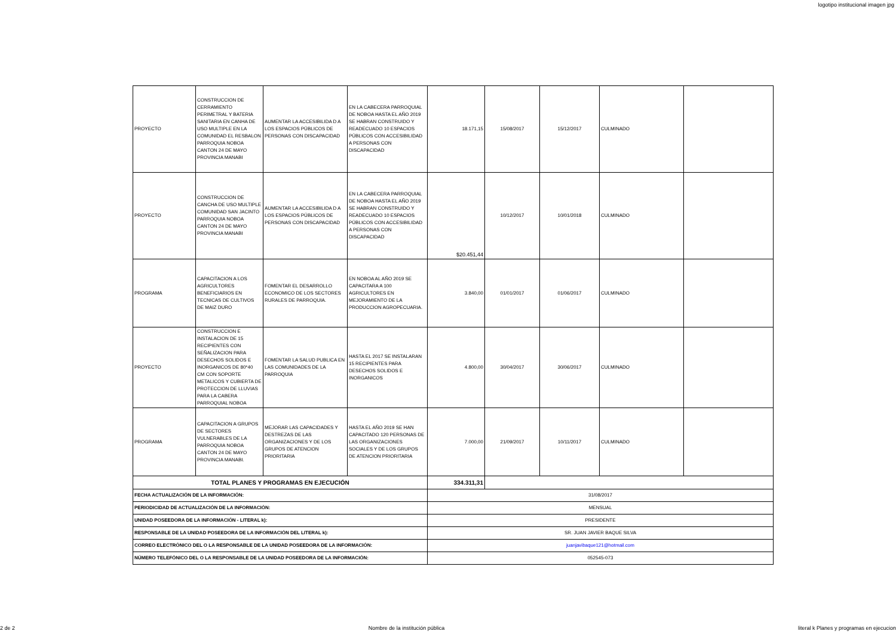logotipo institucional imagen jpg
| PROYECTO | CONSTRUCCION DE CERRAMIENTO PERIMETRAL Y BATERIA SANITARIA EN CANHA DE USO MULTIPLE EN LA COMUNIDAD EL RESBALON PARROQUIA NOBOA CANTON 24 DE MAYO PROVINCIA MANABI | AUMENTAR LA ACCESIBILIDA D A LOS ESPACIOS PÚBLICOS DE PERSONAS CON DISCAPACIDAD | EN LA CABECERA PARROQUIAL DE NOBOA HASTA EL AÑO 2019 SE HABRAN CONSTRUIDO Y READECUADO 10 ESPACIOS PÚBLICOS CON ACCESIBILIDAD A PERSONAS CON DISCAPACIDAD | 18.171,15 | 15/08/2017 | 15/12/2017 | CULMINADO | |
| PROYECTO | CONSTRUCCION DE CANCHA DE USO MULTIPLE COMUNIDAD SAN JACINTO PARROQUIA NOBOA CANTON 24 DE MAYO PROVINCIA MANABI | AUMENTAR LA ACCESIBILIDA D A LOS ESPACIOS PÚBLICOS DE PERSONAS CON DISCAPACIDAD | EN LA CABECERA PARROQUIAL DE NOBOA HASTA EL AÑO 2019 SE HABRAN CONSTRUIDO Y READECUADO 10 ESPACIOS PÚBLICOS CON ACCESIBILIDAD A PERSONAS CON DISCAPACIDAD | $20.451,44 | 10/12/2017 | 10/01/2018 | CULMINADO | |
| PROGRAMA | CAPACITACION A LOS AGRICULTORES BENEFICIARIOS EN TECNICAS DE CULTIVOS DE MAIZ DURO | FOMENTAR EL DESARROLLO ECONOMICO DE LOS SECTORES RURALES DE PARROQUIA. | EN NOBOA AL AÑO 2019 SE CAPACITARA A 100 AGRICULTORES EN MEJORAMIENTO DE LA PRODUCCION AGROPECUARIA. | 3.840,00 | 01/01/2017 | 01/06/2017 | CULMINADO | |
| PROYECTO | CONSTRUCCION E INSTALACION DE 15 RECIPIENTES CON SEÑALIZACION PARA DESECHOS SOLIDOS E INORGANICOS DE 80*40 CM CON SOPORTE METALICOS Y CUBIERTA DE PROTECCION DE LLUVIAS PARA LA CABERA PARROQUIAL NOBOA | FOMENTAR LA SALUD PUBLICA EN LAS COMUNIDADES DE LA PARROQUIA | HASTA EL 2017 SE INSTALARAN 15 RECIPIENTES PARA DESECHOS SOLIDOS E INORGANICOS | 4.800,00 | 30/04/2017 | 30/06/2017 | CULMINADO | |
| PROGRAMA | CAPACITACION A GRUPOS DE SECTORES VULNERABLES DE LA PARROQUIA NOBOA CANTON 24 DE MAYO PROVINCIA MANABI. | MEJORAR LAS CAPACIDADES Y DESTREZAS DE LAS ORGANIZACIONES Y DE LOS GRUPOS DE ATENCION PRIORITARIA | HASTA EL AÑO 2019 SE HAN CAPACITADO 120 PERSONAS DE LAS ORGANIZACIONES SOCIALES Y DE LOS GRUPOS DE ATENCION PRIORITARIA | 7.000,00 | 21/09/2017 | 10/11/2017 | CULMINADO | |
| TOTAL PLANES Y PROGRAMAS EN EJECUCIÓN | | | | 334.311,31 | | | | |
| FECHA ACTUALIZACIÓN DE LA INFORMACIÓN: | | | | 31/08/2017 | | | | |
| PERIODICIDAD DE ACTUALIZACIÓN DE LA INFORMACIÓN: | | | | MENSUAL | | | | |
| UNIDAD POSEEDORA DE LA INFORMACIÓN - LITERAL k): | | | | PRESIDENTE | | | | |
| RESPONSABLE DE LA UNIDAD POSEEDORA DE LA INFORMACIÓN DEL LITERAL k): | | | | SR. JUAN JAVIER BAQUE SILVA | | | | |
| CORREO ELECTRÓNICO DEL O LA RESPONSABLE DE LA UNIDAD POSEEDORA DE LA INFORMACIÓN: | | | | juanjavibaque121@hotmail.com | | | | |
| NÚMERO TELEFÓNICO DEL O LA RESPONSABLE DE LA UNIDAD POSEEDORA DE LA INFORMACIÓN: | | | | 052545-073 | | | | |
2 de 2 Nombre de la institución pública literal k Planes y programas en ejecucion